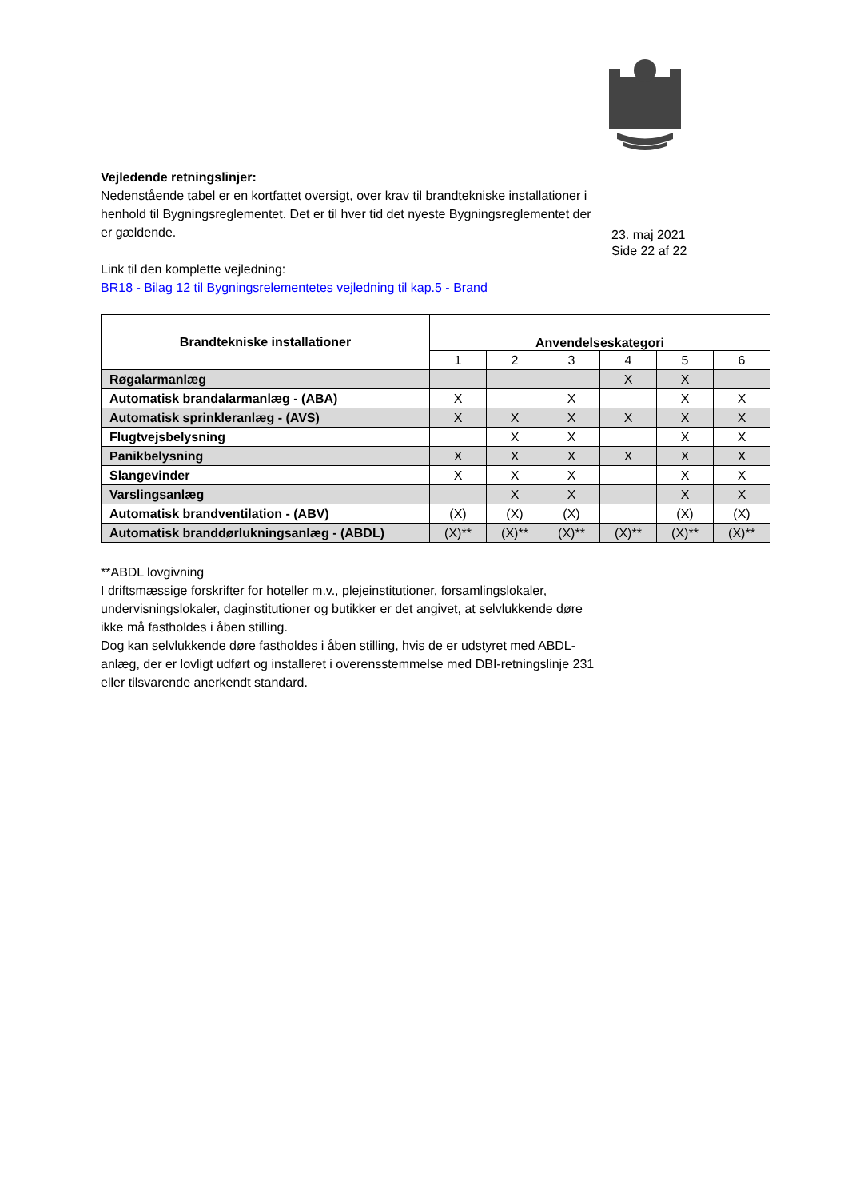23. maj 2021
Side 22 af 22
Vejledende retningslinjer:
Nedenstående tabel er en kortfattet oversigt, over krav til brandtekniske installationer i henhold til Bygningsreglementet. Det er til hver tid det nyeste Bygningsreglementet der er gældende.
Link til den komplette vejledning:
BR18 - Bilag 12 til Bygningsrelementetes vejledning til kap.5 - Brand
| Brandtekniske installationer | Anvendelseskategori | | | | | |
| --- | --- | --- | --- | --- | --- | --- |
| | 1 | 2 | 3 | 4 | 5 | 6 |
| Røgalarmanlæg | | | | X | X | |
| Automatisk brandalarmanlæg - (ABA) | X | | X | | X | X |
| Automatisk sprinkleranlæg - (AVS) | X | X | X | X | X | X |
| Flugtvejsbelysning | | X | X | | X | X |
| Panikbelysning | X | X | X | X | X | X |
| Slangevinder | X | X | X | | X | X |
| Varslingsanlæg | | X | X | | X | X |
| Automatisk brandventilation - (ABV) | (X) | (X) | (X) | | (X) | (X) |
| Automatisk branddørlukningsanlæg - (ABDL) | (X)** | (X)** | (X)** | (X)** | (X)** | (X)** |
**ABDL lovgivning
I driftsmæssige forskrifter for hoteller m.v., plejeinstitutioner, forsamlingslokaler, undervisningslokaler, daginstitutioner og butikker er det angivet, at selvlukkende døre ikke må fastholdes i åben stilling.
Dog kan selvlukkende døre fastholdes i åben stilling, hvis de er udstyret med ABDL-anlæg, der er lovligt udført og installeret i overensstemmelse med DBI-retningslinje 231 eller tilsvarende anerkendt standard.